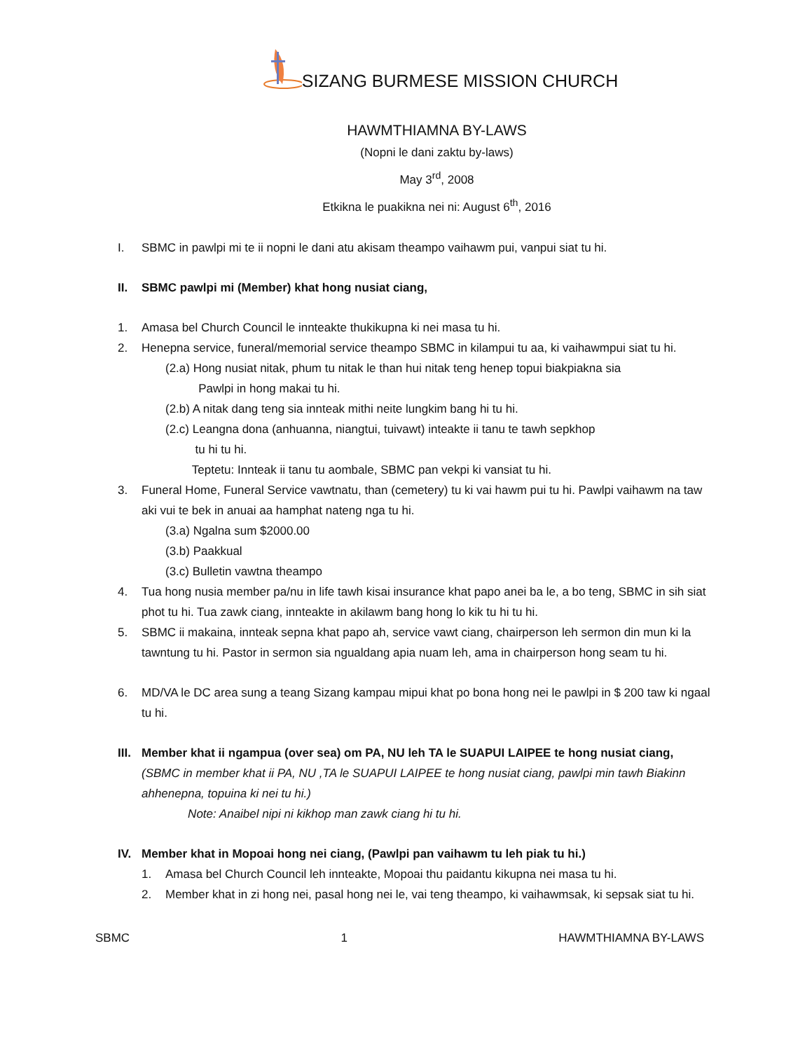SIZANG BURMESE MISSION CHURCH
HAWMTHIAMNA BY-LAWS
(Nopni le dani zaktu by-laws)
May 3<sup>rd</sup>, 2008
Etkikna le puakikna nei ni: August 6<sup>th</sup>, 2016
I. SBMC in pawlpi mi te ii nopni le dani atu akisam theampo vaihawm pui, vanpui siat tu hi.
II. SBMC pawlpi mi (Member) khat hong nusiat ciang,
1. Amasa bel Church Council le innteakte thukikupna ki nei masa tu hi.
2. Henepna service, funeral/memorial service theampo SBMC in kilampui tu aa, ki vaihawmpui siat tu hi.
(2.a) Hong nusiat nitak, phum tu nitak le than hui nitak teng henep topui biakpiakna sia
Pawlpi in hong makai tu hi.
(2.b) A nitak dang teng sia innteak mithi neite lungkim bang hi tu hi.
(2.c) Leangna dona (anhuanna, niangtui, tuivawt) inteakte ii tanu te tawh sepkhop
tu hi tu hi.
Teptetu: Innteak ii tanu tu aombale, SBMC pan vekpi ki vansiat tu hi.
3. Funeral Home, Funeral Service vawtnatu, than (cemetery) tu ki vai hawm pui tu hi. Pawlpi vaihawm na taw aki vui te bek in anuai aa hamphat nateng nga tu hi.
(3.a) Ngalna sum $2000.00
(3.b) Paakkual
(3.c) Bulletin vawtna theampo
4. Tua hong nusia member pa/nu in life tawh kisai insurance khat papo anei ba le, a bo teng, SBMC in sih siat phot tu hi. Tua zawk ciang, innteakte in akilawm bang hong lo kik tu hi tu hi.
5. SBMC ii makaina, innteak sepna khat papo ah, service vawt ciang, chairperson leh sermon din mun ki la tawntung tu hi. Pastor in sermon sia ngualdang apia nuam leh, ama in chairperson hong seam tu hi.
6. MD/VA le DC area sung a teang Sizang kampau mipui khat po bona hong nei le pawlpi in $ 200 taw ki ngaal tu hi.
III. Member khat ii ngampua (over sea) om PA, NU leh TA le SUAPUI LAIPEE te hong nusiat ciang,
(SBMC in member khat ii PA, NU ,TA le SUAPUI LAIPEE te hong nusiat ciang, pawlpi min tawh Biakinn ahhenepna, topuina ki nei tu hi.)
Note: Anaibel nipi ni kikhop man zawk ciang hi tu hi.
IV. Member khat in Mopoai hong nei ciang, (Pawlpi pan vaihawm tu leh piak tu hi.)
1. Amasa bel Church Council leh innteakte, Mopoai thu paidantu kikupna nei masa tu hi.
2. Member khat in zi hong nei, pasal hong nei le, vai teng theampo, ki vaihawmsak, ki sepsak siat tu hi.
SBMC 1 HAWMTHIAMNA BY-LAWS